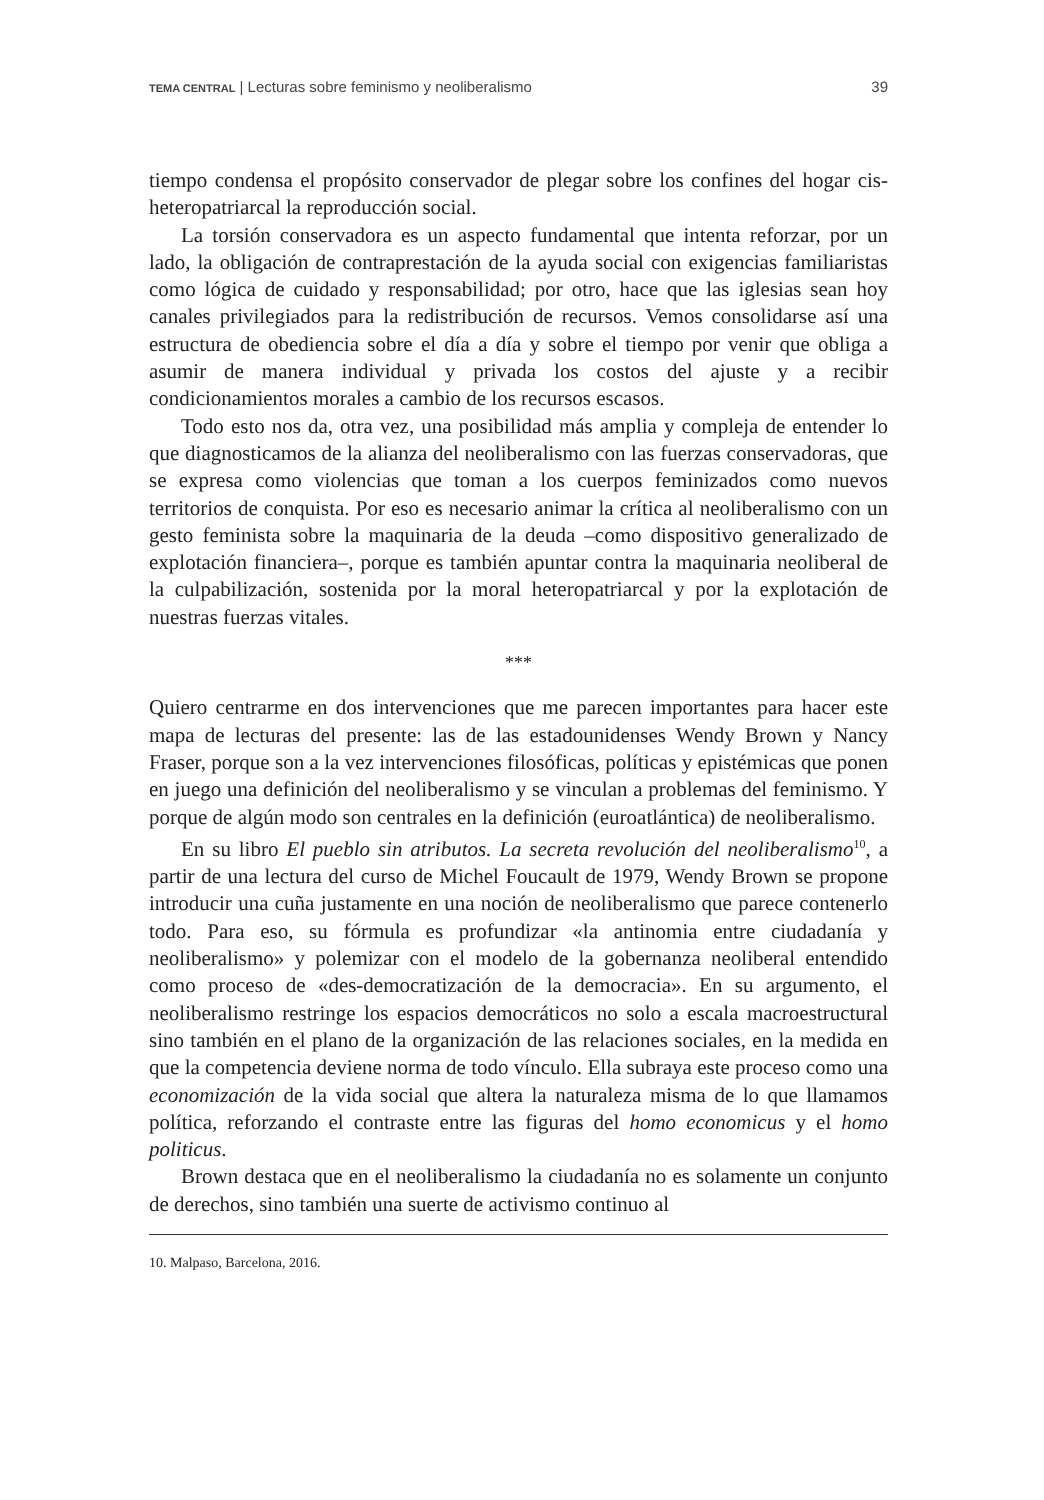TEMA CENTRAL | Lecturas sobre feminismo y neoliberalismo 39
tiempo condensa el propósito conservador de plegar sobre los confines del hogar cis-heteropatriarcal la reproducción social.
La torsión conservadora es un aspecto fundamental que intenta reforzar, por un lado, la obligación de contraprestación de la ayuda social con exigencias familiaristas como lógica de cuidado y responsabilidad; por otro, hace que las iglesias sean hoy canales privilegiados para la redistribución de recursos. Vemos consolidarse así una estructura de obediencia sobre el día a día y sobre el tiempo por venir que obliga a asumir de manera individual y privada los costos del ajuste y a recibir condicionamientos morales a cambio de los recursos escasos.
Todo esto nos da, otra vez, una posibilidad más amplia y compleja de entender lo que diagnosticamos de la alianza del neoliberalismo con las fuerzas conservadoras, que se expresa como violencias que toman a los cuerpos feminizados como nuevos territorios de conquista. Por eso es necesario animar la crítica al neoliberalismo con un gesto feminista sobre la maquinaria de la deuda –como dispositivo generalizado de explotación financiera–, porque es también apuntar contra la maquinaria neoliberal de la culpabilización, sostenida por la moral heteropatriarcal y por la explotación de nuestras fuerzas vitales.
***
Quiero centrarme en dos intervenciones que me parecen importantes para hacer este mapa de lecturas del presente: las de las estadounidenses Wendy Brown y Nancy Fraser, porque son a la vez intervenciones filosóficas, políticas y epistémicas que ponen en juego una definición del neoliberalismo y se vinculan a problemas del feminismo. Y porque de algún modo son centrales en la definición (euroatlántica) de neoliberalismo.
En su libro El pueblo sin atributos. La secreta revolución del neoliberalismo<sup>10</sup>, a partir de una lectura del curso de Michel Foucault de 1979, Wendy Brown se propone introducir una cuña justamente en una noción de neoliberalismo que parece contenerlo todo. Para eso, su fórmula es profundizar «la antinomia entre ciudadanía y neoliberalismo» y polemizar con el modelo de la gobernanza neoliberal entendido como proceso de «des-democratización de la democracia». En su argumento, el neoliberalismo restringe los espacios democráticos no solo a escala macroestructural sino también en el plano de la organización de las relaciones sociales, en la medida en que la competencia deviene norma de todo vínculo. Ella subraya este proceso como una economización de la vida social que altera la naturaleza misma de lo que llamamos política, reforzando el contraste entre las figuras del homo economicus y el homo politicus.
Brown destaca que en el neoliberalismo la ciudadanía no es solamente un conjunto de derechos, sino también una suerte de activismo continuo al
10. Malpaso, Barcelona, 2016.